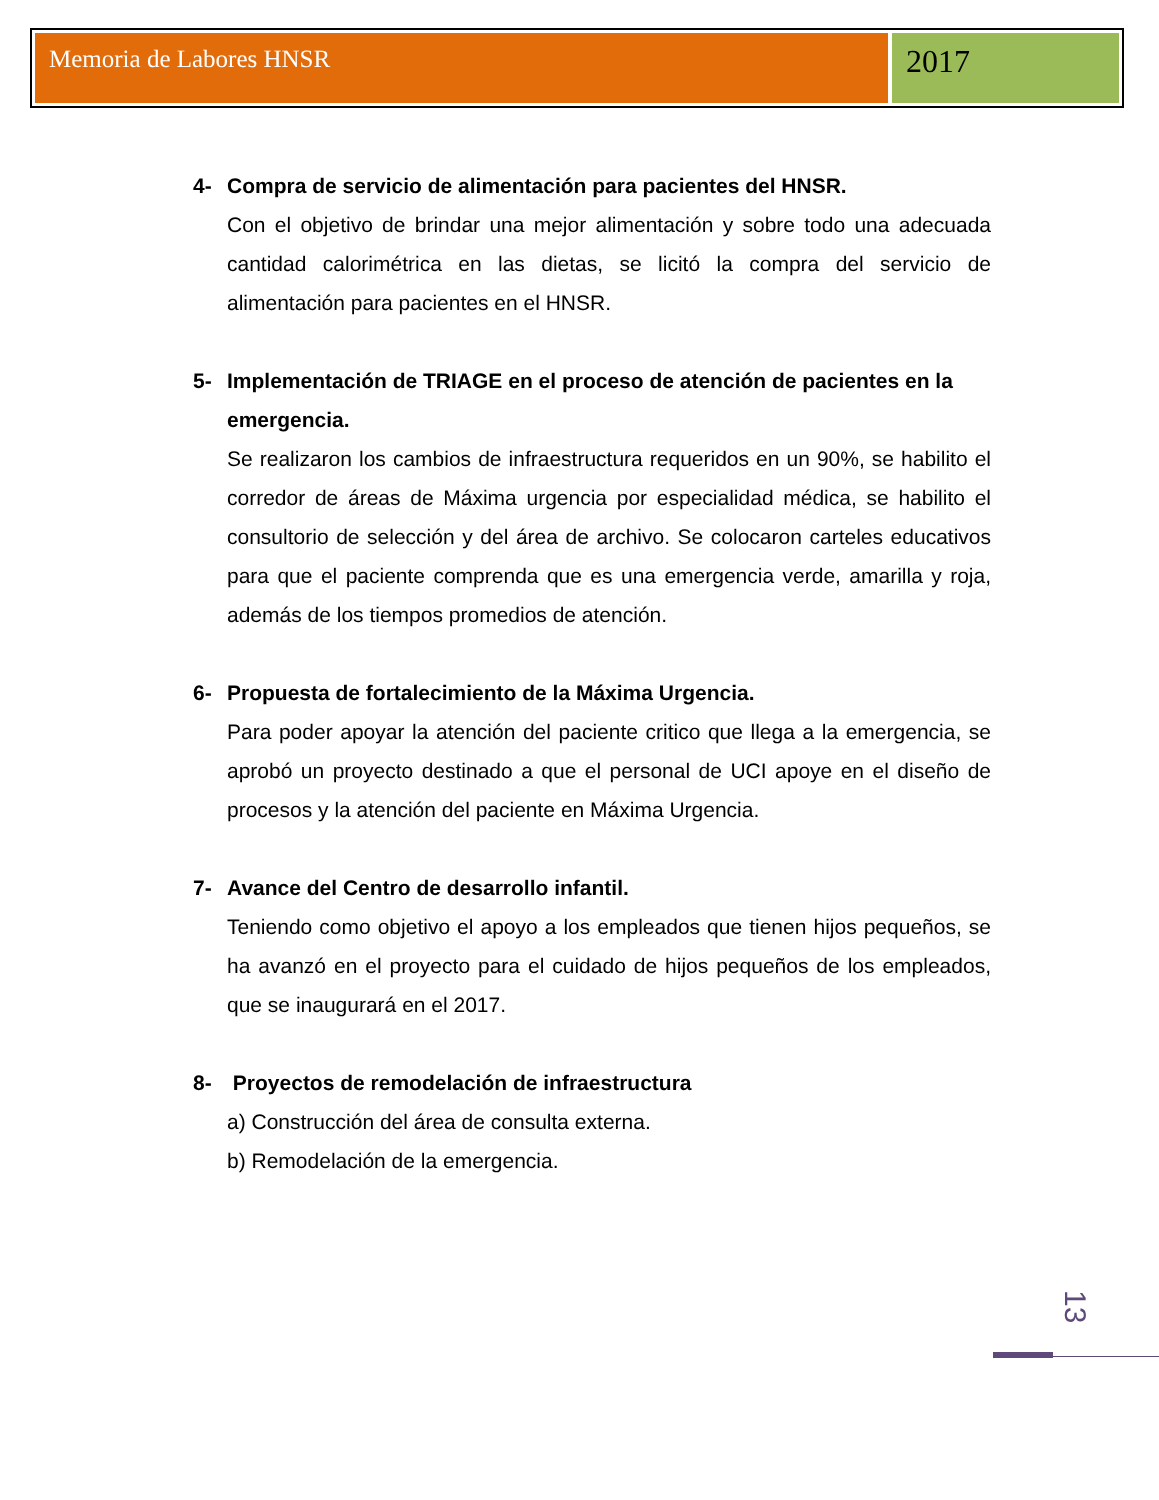Memoria de Labores HNSR
2017
4- Compra de servicio de alimentación para pacientes del HNSR.
Con el objetivo de brindar una mejor alimentación y sobre todo una adecuada cantidad calorimétrica en las dietas, se licitó la compra del servicio de alimentación para pacientes en el HNSR.
5- Implementación de TRIAGE en el proceso de atención de pacientes en la emergencia.
Se realizaron los cambios de infraestructura requeridos en un 90%, se habilito el corredor de áreas de Máxima urgencia por especialidad médica, se habilito el consultorio de selección y del área de archivo. Se colocaron carteles educativos para que el paciente comprenda que es una emergencia verde, amarilla y roja, además de los tiempos promedios de atención.
6- Propuesta de fortalecimiento de la Máxima Urgencia.
Para poder apoyar la atención del paciente critico que llega a la emergencia, se aprobó un proyecto destinado a que el personal de UCI apoye en el diseño de procesos y la atención del paciente en Máxima Urgencia.
7- Avance del Centro de desarrollo infantil.
Teniendo como objetivo el apoyo a los empleados que tienen hijos pequeños, se ha avanzó en el proyecto para el cuidado de hijos pequeños de los empleados, que se inaugurará en el 2017.
8- Proyectos de remodelación de infraestructura
a) Construcción del área de consulta externa.
b) Remodelación de la emergencia.
13